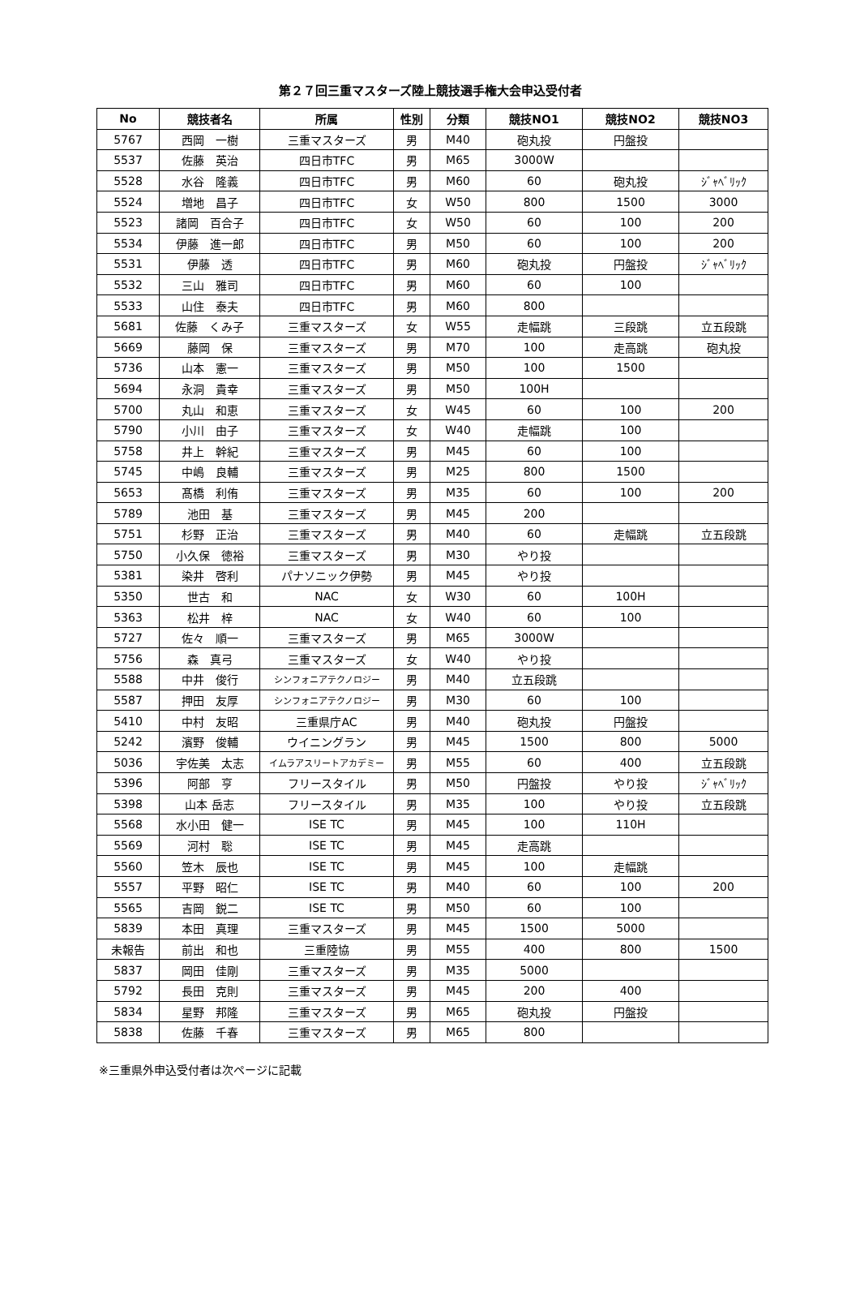第２７回三重マスターズ陸上競技選手権大会申込受付者
| No | 競技者名 | 所属 | 性別 | 分類 | 競技NO1 | 競技NO2 | 競技NO3 |
| --- | --- | --- | --- | --- | --- | --- | --- |
| 5767 | 西岡 一樹 | 三重マスターズ | 男 | M40 | 砲丸投 | 円盤投 | |
| 5537 | 佐藤 英治 | 四日市TFC | 男 | M65 | 3000W | | |
| 5528 | 水谷 隆義 | 四日市TFC | 男 | M60 | 60 | 砲丸投 | ｼﾞｬﾍﾞﾘｯｸ |
| 5524 | 増地 昌子 | 四日市TFC | 女 | W50 | 800 | 1500 | 3000 |
| 5523 | 諸岡 百合子 | 四日市TFC | 女 | W50 | 60 | 100 | 200 |
| 5534 | 伊藤 進一郎 | 四日市TFC | 男 | M50 | 60 | 100 | 200 |
| 5531 | 伊藤 透 | 四日市TFC | 男 | M60 | 砲丸投 | 円盤投 | ｼﾞｬﾍﾞﾘｯｸ |
| 5532 | 三山 雅司 | 四日市TFC | 男 | M60 | 60 | 100 | |
| 5533 | 山住 泰夫 | 四日市TFC | 男 | M60 | 800 | | |
| 5681 | 佐藤 くみ子 | 三重マスターズ | 女 | W55 | 走幅跳 | 三段跳 | 立五段跳 |
| 5669 | 藤岡 保 | 三重マスターズ | 男 | M70 | 100 | 走高跳 | 砲丸投 |
| 5736 | 山本 憲一 | 三重マスターズ | 男 | M50 | 100 | 1500 | |
| 5694 | 永洞 貴幸 | 三重マスターズ | 男 | M50 | 100H | | |
| 5700 | 丸山 和恵 | 三重マスターズ | 女 | W45 | 60 | 100 | 200 |
| 5790 | 小川 由子 | 三重マスターズ | 女 | W40 | 走幅跳 | 100 | |
| 5758 | 井上 幹紀 | 三重マスターズ | 男 | M45 | 60 | 100 | |
| 5745 | 中嶋 良輔 | 三重マスターズ | 男 | M25 | 800 | 1500 | |
| 5653 | 髙橋 利侑 | 三重マスターズ | 男 | M35 | 60 | 100 | 200 |
| 5789 | 池田 基 | 三重マスターズ | 男 | M45 | 200 | | |
| 5751 | 杉野 正治 | 三重マスターズ | 男 | M40 | 60 | 走幅跳 | 立五段跳 |
| 5750 | 小久保 徳裕 | 三重マスターズ | 男 | M30 | やり投 | | |
| 5381 | 染井 啓利 | パナソニック伊勢 | 男 | M45 | やり投 | | |
| 5350 | 世古 和 | NAC | 女 | W30 | 60 | 100H | |
| 5363 | 松井 梓 | NAC | 女 | W40 | 60 | 100 | |
| 5727 | 佐々 順一 | 三重マスターズ | 男 | M65 | 3000W | | |
| 5756 | 森 真弓 | 三重マスターズ | 女 | W40 | やり投 | | |
| 5588 | 中井 俊行 | シンフォニアテクノロジー | 男 | M40 | 立五段跳 | | |
| 5587 | 押田 友厚 | シンフォニアテクノロジー | 男 | M30 | 60 | 100 | |
| 5410 | 中村 友昭 | 三重県庁AC | 男 | M40 | 砲丸投 | 円盤投 | |
| 5242 | 濱野 俊輔 | ウイニングラン | 男 | M45 | 1500 | 800 | 5000 |
| 5036 | 宇佐美 太志 | イムラアスリートアカデミー | 男 | M55 | 60 | 400 | 立五段跳 |
| 5396 | 阿部 亨 | フリースタイル | 男 | M50 | 円盤投 | やり投 | ｼﾞｬﾍﾞﾘｯｸ |
| 5398 | 山本 岳志 | フリースタイル | 男 | M35 | 100 | やり投 | 立五段跳 |
| 5568 | 水小田 健一 | ISE TC | 男 | M45 | 100 | 110H | |
| 5569 | 河村 聡 | ISE TC | 男 | M45 | 走高跳 | | |
| 5560 | 笠木 辰也 | ISE TC | 男 | M45 | 100 | 走幅跳 | |
| 5557 | 平野 昭仁 | ISE TC | 男 | M40 | 60 | 100 | 200 |
| 5565 | 吉岡 鋭二 | ISE TC | 男 | M50 | 60 | 100 | |
| 5839 | 本田 真理 | 三重マスターズ | 男 | M45 | 1500 | 5000 | |
| 未報告 | 前出 和也 | 三重陸協 | 男 | M55 | 400 | 800 | 1500 |
| 5837 | 岡田 佳剛 | 三重マスターズ | 男 | M35 | 5000 | | |
| 5792 | 長田 克則 | 三重マスターズ | 男 | M45 | 200 | 400 | |
| 5834 | 星野 邦隆 | 三重マスターズ | 男 | M65 | 砲丸投 | 円盤投 | |
| 5838 | 佐藤 千春 | 三重マスターズ | 男 | M65 | 800 | | |
※三重県外申込受付者は次ページに記載